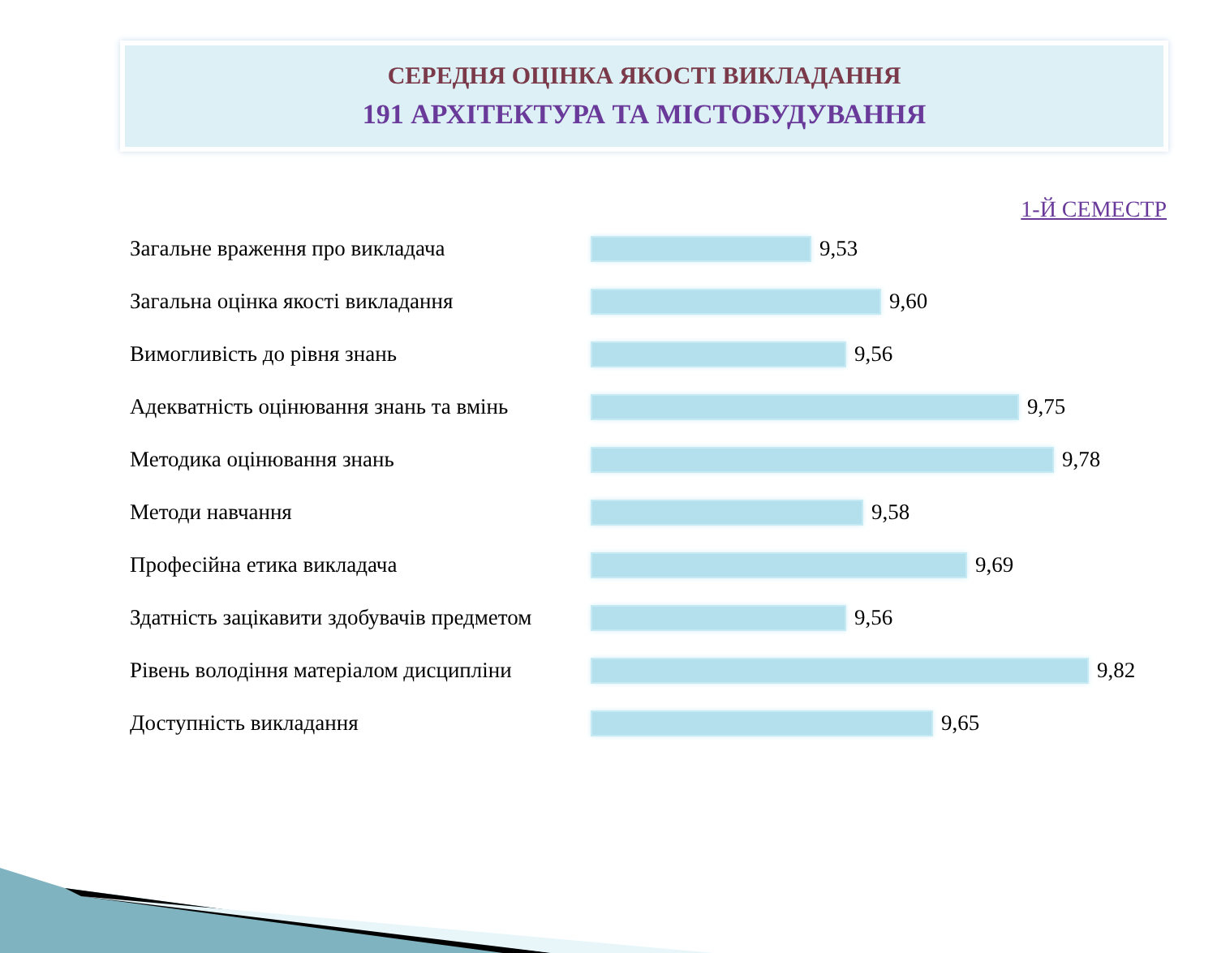СЕРЕДНЯ ОЦІНКА ЯКОСТІ ВИКЛАДАННЯ
191 АРХІТЕКТУРА ТА МІСТОБУДУВАННЯ
1-Й СЕМЕСТР
Загальне враження про викладача 9,53
Загальна оцінка якості викладання 9,60
Вимогливість до рівня знань 9,56
Адекватність оцінювання знань та вмінь
9,75
Методика оцінювання знань 9,78
Методи навчання 9,58
Професійна етика викладача 9,69
Здатність зацікавити здобувачів предметом
9,56
Рівень володіння матеріалом дисципліни
9,82
Доступність викладання 9,65